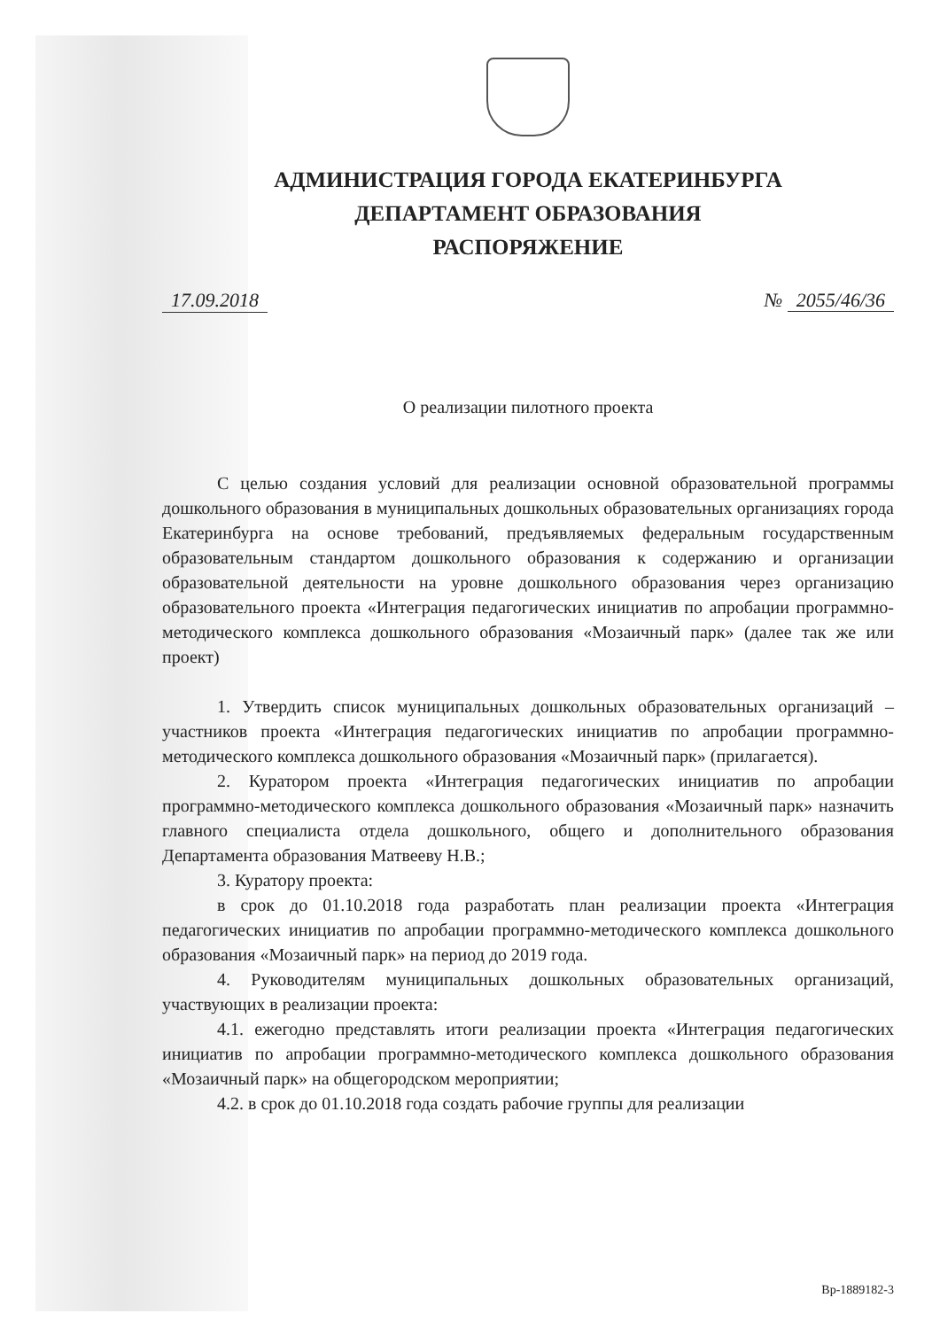АДМИНИСТРАЦИЯ ГОРОДА ЕКАТЕРИНБУРГА
ДЕПАРТАМЕНТ ОБРАЗОВАНИЯ
РАСПОРЯЖЕНИЕ
17.09.2018 № 2055/46/36
О реализации пилотного проекта
С целью создания условий для реализации основной образовательной программы дошкольного образования в муниципальных дошкольных образовательных организациях города Екатеринбурга на основе требований, предъявляемых федеральным государственным образовательным стандартом дошкольного образования к содержанию и организации образовательной деятельности на уровне дошкольного образования через организацию образовательного проекта «Интеграция педагогических инициатив по апробации программно-методического комплекса дошкольного образования «Мозаичный парк» (далее так же или проект)
1. Утвердить список муниципальных дошкольных образовательных организаций – участников проекта «Интеграция педагогических инициатив по апробации программно-методического комплекса дошкольного образования «Мозаичный парк» (прилагается).
2. Куратором проекта «Интеграция педагогических инициатив по апробации программно-методического комплекса дошкольного образования «Мозаичный парк» назначить главного специалиста отдела дошкольного, общего и дополнительного образования Департамента образования Матвееву Н.В.;
3. Куратору проекта:
в срок до 01.10.2018 года разработать план реализации проекта «Интеграция педагогических инициатив по апробации программно-методического комплекса дошкольного образования «Мозаичный парк» на период до 2019 года.
4. Руководителям муниципальных дошкольных образовательных организаций, участвующих в реализации проекта:
4.1. ежегодно представлять итоги реализации проекта «Интеграция педагогических инициатив по апробации программно-методического комплекса дошкольного образования «Мозаичный парк» на общегородском мероприятии;
4.2. в срок до 01.10.2018 года создать рабочие группы для реализации
Вр-1889182-3